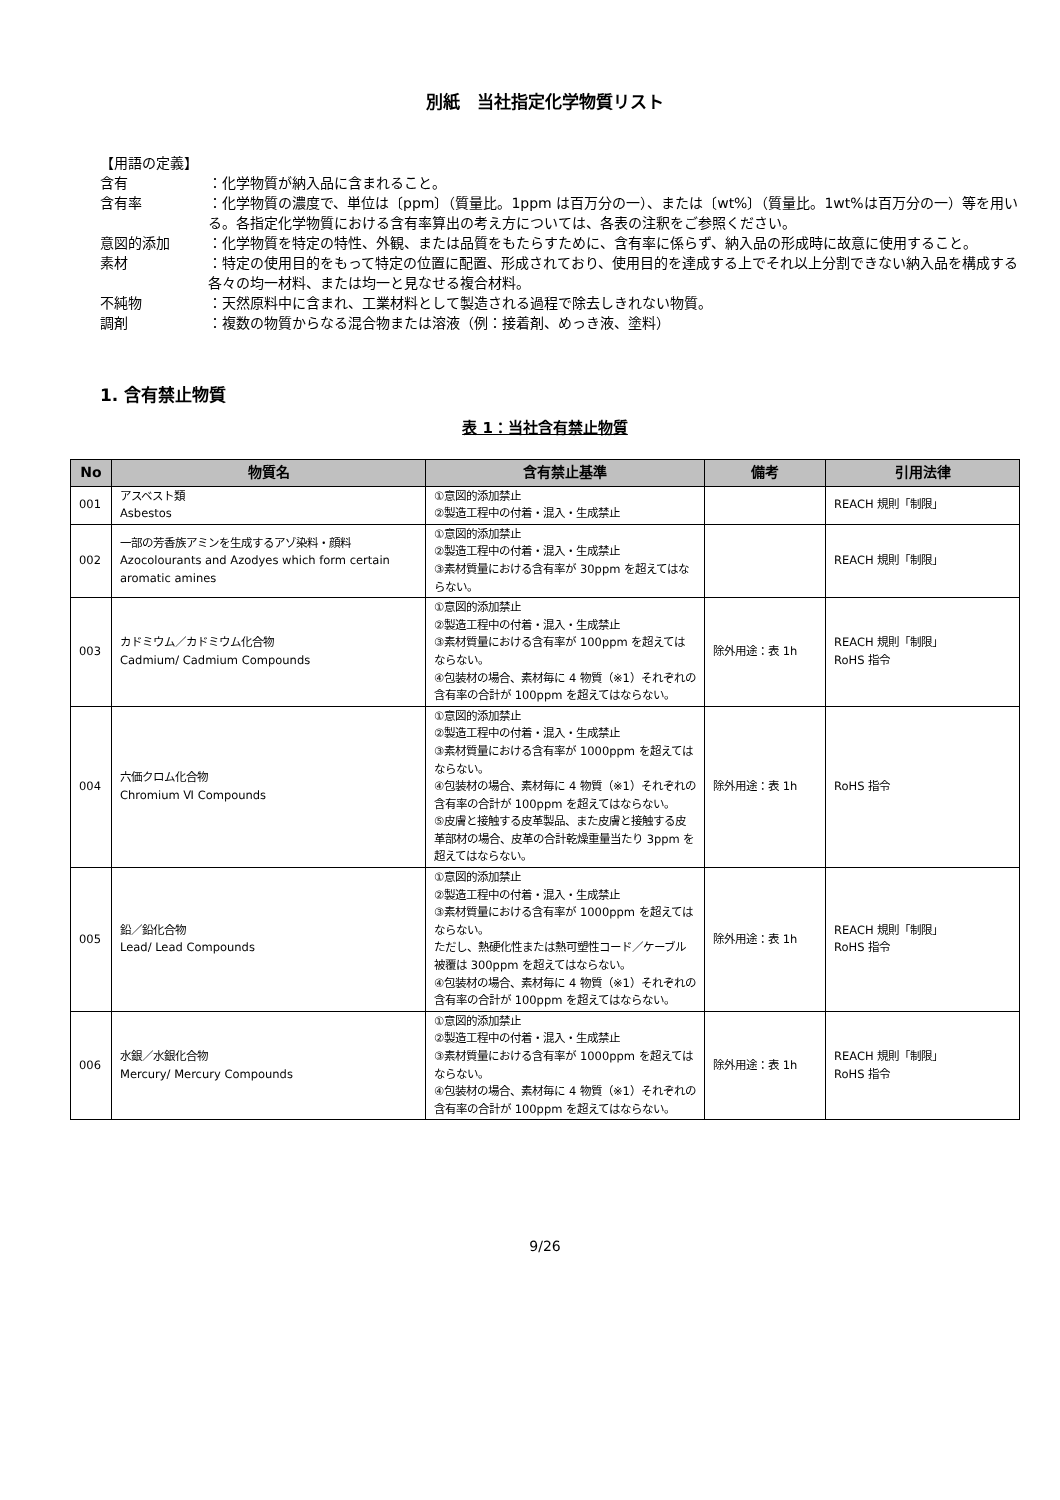別紙　当社指定化学物質リスト
【用語の定義】
含有 ：化学物質が納入品に含まれること。
含有率 ：化学物質の濃度で、単位は〔ppm〕（質量比。1ppm は百万分の一）、または〔wt%〕（質量比。1wt%は百万分の一）等を用いる。各指定化学物質における含有率算出の考え方については、各表の注釈をご参照ください。
意図的添加 ：化学物質を特定の特性、外観、または品質をもたらすために、含有率に係らず、納入品の形成時に故意に使用すること。
素材 ：特定の使用目的をもって特定の位置に配置、形成されており、使用目的を達成する上でそれ以上分割できない納入品を構成する各々の均一材料、または均一と見なせる複合材料。
不純物 ：天然原料中に含まれ、工業材料として製造される過程で除去しきれない物質。
調剤 ：複数の物質からなる混合物または溶液（例：接着剤、めっき液、塗料）
1. 含有禁止物質
表 1：当社含有禁止物質
| No | 物質名 | 含有禁止基準 | 備考 | 引用法律 |
| --- | --- | --- | --- | --- |
| 001 | アスベスト類 Asbestos | ①意図的添加禁止 ②製造工程中の付着・混入・生成禁止 | | REACH 規則「制限」 |
| 002 | 一部の芳香族アミンを生成するアゾ染料・顔料 Azocolourants and Azodyes which form certain aromatic amines | ①意図的添加禁止 ②製造工程中の付着・混入・生成禁止 ③素材質量における含有率が 30ppm を超えてはならない。 | | REACH 規則「制限」 |
| 003 | カドミウム／カドミウム化合物 Cadmium/ Cadmium Compounds | ①意図的添加禁止 ②製造工程中の付着・混入・生成禁止 ③素材質量における含有率が 100ppm を超えてはならない。 ④包装材の場合、素材毎に 4 物質（※1）それぞれの含有率の合計が 100ppm を超えてはならない。 | 除外用途：表 1h | REACH 規則「制限」 RoHS 指令 |
| 004 | 六価クロム化合物 Chromium Ⅵ Compounds | ①意図的添加禁止 ②製造工程中の付着・混入・生成禁止 ③素材質量における含有率が 1000ppm を超えてはならない。 ④包装材の場合、素材毎に 4 物質（※1）それぞれの含有率の合計が 100ppm を超えてはならない。 ⑤皮膚と接触する皮革製品、また皮膚と接触する皮革部材の場合、皮革の合計乾燥重量当たり 3ppm を超えてはならない。 | 除外用途：表 1h | RoHS 指令 |
| 005 | 鉛／鉛化合物 Lead/ Lead Compounds | ①意図的添加禁止 ②製造工程中の付着・混入・生成禁止 ③素材質量における含有率が 1000ppm を超えてはならない。 ただし、熱硬化性または熱可塑性コード／ケーブル被覆は 300ppm を超えてはならない。 ④包装材の場合、素材毎に 4 物質（※1）それぞれの含有率の合計が 100ppm を超えてはならない。 | 除外用途：表 1h | REACH 規則「制限」 RoHS 指令 |
| 006 | 水銀／水銀化合物 Mercury/ Mercury Compounds | ①意図的添加禁止 ②製造工程中の付着・混入・生成禁止 ③素材質量における含有率が 1000ppm を超えてはならない。 ④包装材の場合、素材毎に 4 物質（※1）それぞれの含有率の合計が 100ppm を超えてはならない。 | 除外用途：表 1h | REACH 規則「制限」 RoHS 指令 |
9/26